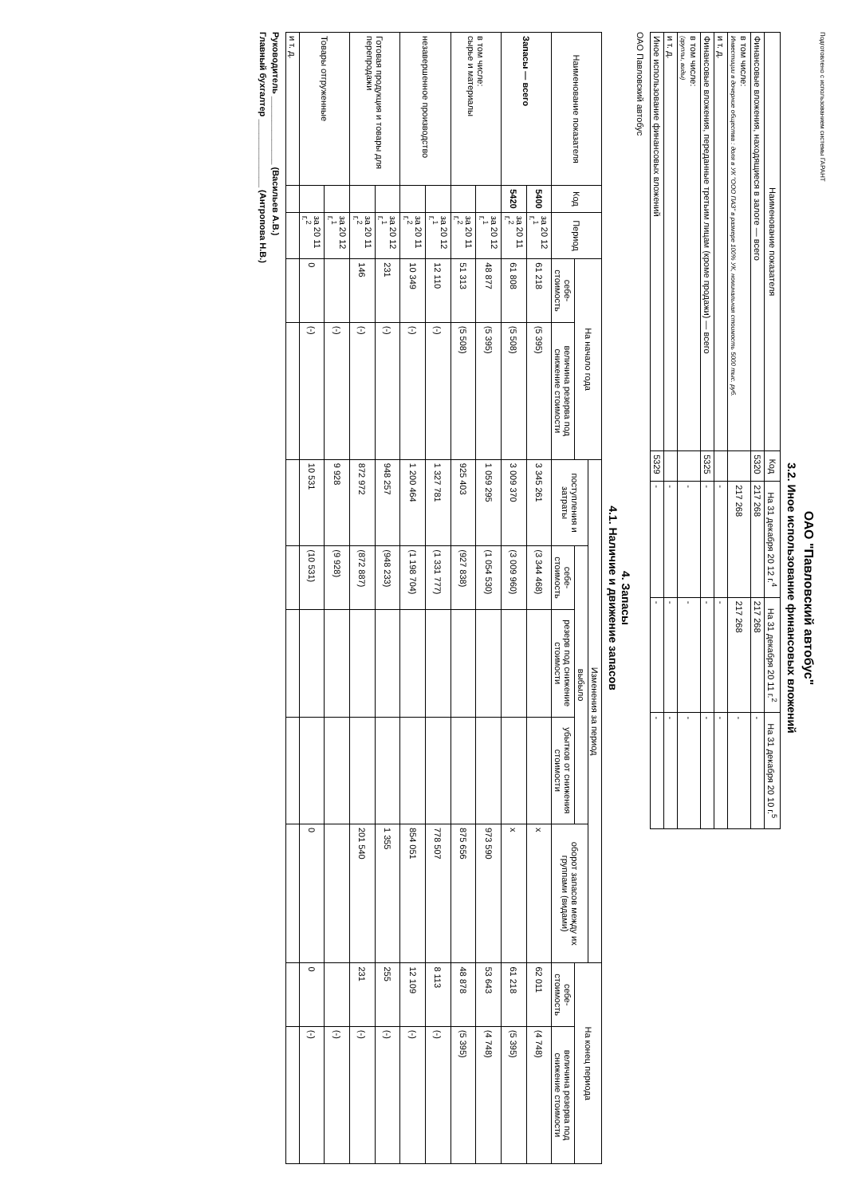Подготовлено с использованием системы ГАРАНТ
ОАО "Павловский автобус"
3.2. Иное использование финансовых вложений
| Наименование показателя | Код | На 31 декабря 20 12 г.<sup>4</sup> | На 31 декабря 20 11 г.<sup>2</sup> | На 31 декабря 20 10 г.<sup>5</sup> |
| --- | --- | --- | --- | --- |
| Финансовые вложения, находящиеся в залоге — всего | 5320 | 217 268 | 217 268 | - |
| в том числе: Инвестиции в дочерние общества : доля в УК "ООО ПАЗ" в размере 100% УК, номинальная стоимость 5000 тыс. руб. | | 217 268 | 217 268 | - |
| и т. д. | | - | - | - |
| Финансовые вложения, переданные третьим лицам (кроме продажи) — всего | 5325 | - | - | - |
| в том числе: (группы, виды) | | - | - | - |
| и т. д. | | - | - | - |
| Иное использование финансовых вложений | 5329 | - | - | - |
ОАО Павловский автобус
4. Запасы
4.1. Наличие и движение запасов
| Наименование показателя | Код | Период | На начало года | | Изменения за период | | | | | На конец периода | |
| --- | --- | --- | --- | --- | --- | --- | --- | --- | --- | --- | --- |
| | | | | | поступления и затраты | выбыло | | | оборот запасов между их группами (видами) | | |
| | | | себе-стоимость | величина резерва под снижение стоимости | | себе-стоимость | резерв под снижение стоимости | убытков от снижения стоимости | | себе-стоимость | величина резерва под снижение стоимости |
| Запасы — всего | 5400 | за 20 12 г.<sup>1</sup> | 61 218 | (5 395) | 3 345 261 | (3 344 468) | | | x | 62 011 | (4 748) |
| | 5420 | за 20 11 г.<sup>2</sup> | 61 808 | (5 508) | 3 009 370 | (3 009 960) | | | x | 61 218 | (5 395) |
| в том числе: сырье и материалы | | за 20 12 г.<sup>1</sup> | 48 877 | (5 395) | 1 059 295 | (1 054 530) | | | 973 590 | 53 643 | (4 748) |
| | | за 20 11 г.<sup>2</sup> | 51 313 | (5 508) | 925 403 | (927 838) | | | 875 656 | 48 878 | (5 395) |
| незавершенное производство | | за 20 12 г.<sup>1</sup> | 12 110 | (-) | 1 327 781 | (1 331 777) | | | 778 507 | 8 113 | (-) |
| | | за 20 11 г.<sup>2</sup> | 10 349 | (-) | 1 200 464 | (1 198 704) | | | 854 051 | 12 109 | (-) |
| Готовая продукция и товары для перепродажи | | за 20 12 г.<sup>1</sup> | 231 | (-) | 948 257 | (948 233) | | | 1 355 | 255 | (-) |
| | | за 20 11 г.<sup>2</sup> | 146 | (-) | 872 972 | (872 887) | | | 201 540 | 231 | (-) |
| Товары отгруженные | | за 20 12 г.<sup>1</sup> | | (-) | 9 928 | (9 928) | | | | | (-) |
| | | за 20 11 г.<sup>2</sup> | 0 | (-) | 10 531 | (10 531) | | | 0 | 0 | (-) |
| и т. д. | | | | | | | | | | | |
Руководитель ______________ (Васильев А.В.)
Главный бухгалтер ______________ (Антропова Н.В.)